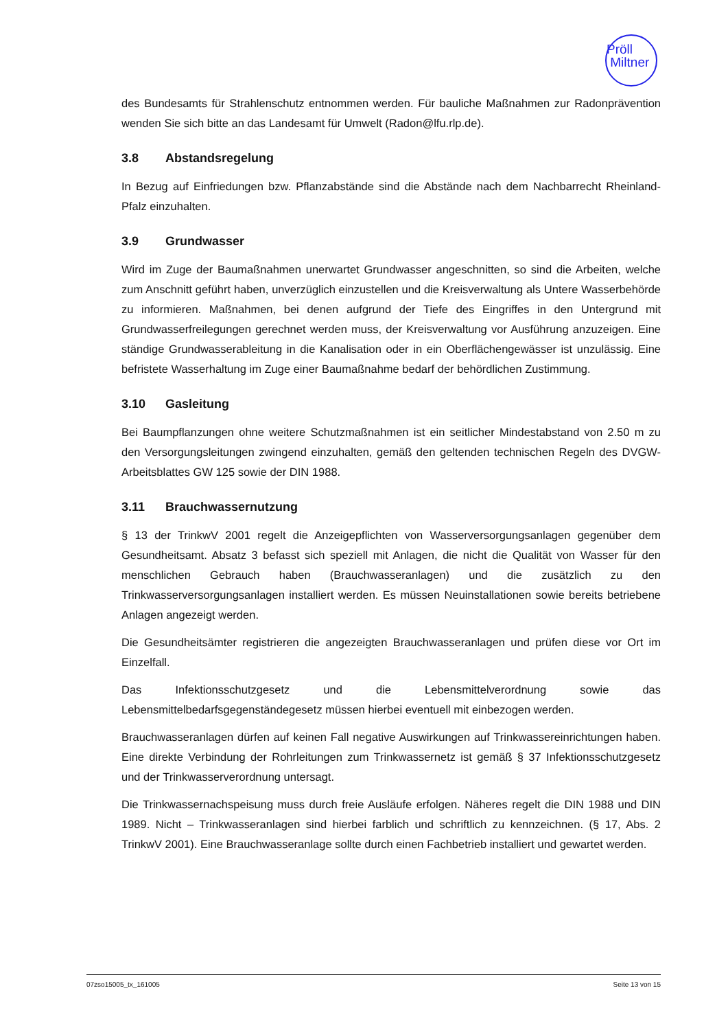Pröll
Miltner
des Bundesamts für Strahlenschutz entnommen werden. Für bauliche Maßnahmen zur Radonprävention wenden Sie sich bitte an das Landesamt für Umwelt (Radon@lfu.rlp.de).
3.8 Abstandsregelung
In Bezug auf Einfriedungen bzw. Pflanzabstände sind die Abstände nach dem Nachbarrecht Rheinland-Pfalz einzuhalten.
3.9 Grundwasser
Wird im Zuge der Baumaßnahmen unerwartet Grundwasser angeschnitten, so sind die Arbeiten, welche zum Anschnitt geführt haben, unverzüglich einzustellen und die Kreisverwaltung als Untere Wasserbehörde zu informieren. Maßnahmen, bei denen aufgrund der Tiefe des Eingriffes in den Untergrund mit Grundwasserfreilegungen gerechnet werden muss, der Kreisverwaltung vor Ausführung anzuzeigen. Eine ständige Grundwasserableitung in die Kanalisation oder in ein Oberflächengewässer ist unzulässig. Eine befristete Wasserhaltung im Zuge einer Baumaßnahme bedarf der behördlichen Zustimmung.
3.10 Gasleitung
Bei Baumpflanzungen ohne weitere Schutzmaßnahmen ist ein seitlicher Mindestabstand von 2.50 m zu den Versorgungsleitungen zwingend einzuhalten, gemäß den geltenden technischen Regeln des DVGW-Arbeitsblattes GW 125 sowie der DIN 1988.
3.11 Brauchwassernutzung
§ 13 der TrinkwV 2001 regelt die Anzeigepflichten von Wasserversorgungsanlagen gegenüber dem Gesundheitsamt. Absatz 3 befasst sich speziell mit Anlagen, die nicht die Qualität von Wasser für den menschlichen Gebrauch haben (Brauchwasseranlagen) und die zusätzlich zu den Trinkwasserversorgungsanlagen installiert werden. Es müssen Neuinstallationen sowie bereits betriebene Anlagen angezeigt werden.
Die Gesundheitsämter registrieren die angezeigten Brauchwasseranlagen und prüfen diese vor Ort im Einzelfall.
Das Infektionsschutzgesetz und die Lebensmittelverordnung sowie das Lebensmittelbedarfsgegenständegesetz müssen hierbei eventuell mit einbezogen werden.
Brauchwasseranlagen dürfen auf keinen Fall negative Auswirkungen auf Trinkwassereinrichtungen haben. Eine direkte Verbindung der Rohrleitungen zum Trinkwassernetz ist gemäß § 37 Infektionsschutzgesetz und der Trinkwasserverordnung untersagt.
Die Trinkwassernachspeisung muss durch freie Ausläufe erfolgen. Näheres regelt die DIN 1988 und DIN 1989. Nicht – Trinkwasseranlagen sind hierbei farblich und schriftlich zu kennzeichnen. (§ 17, Abs. 2 TrinkwV 2001). Eine Brauchwasseranlage sollte durch einen Fachbetrieb installiert und gewartet werden.
07zso15005_tx_161005 Seite 13 von 15